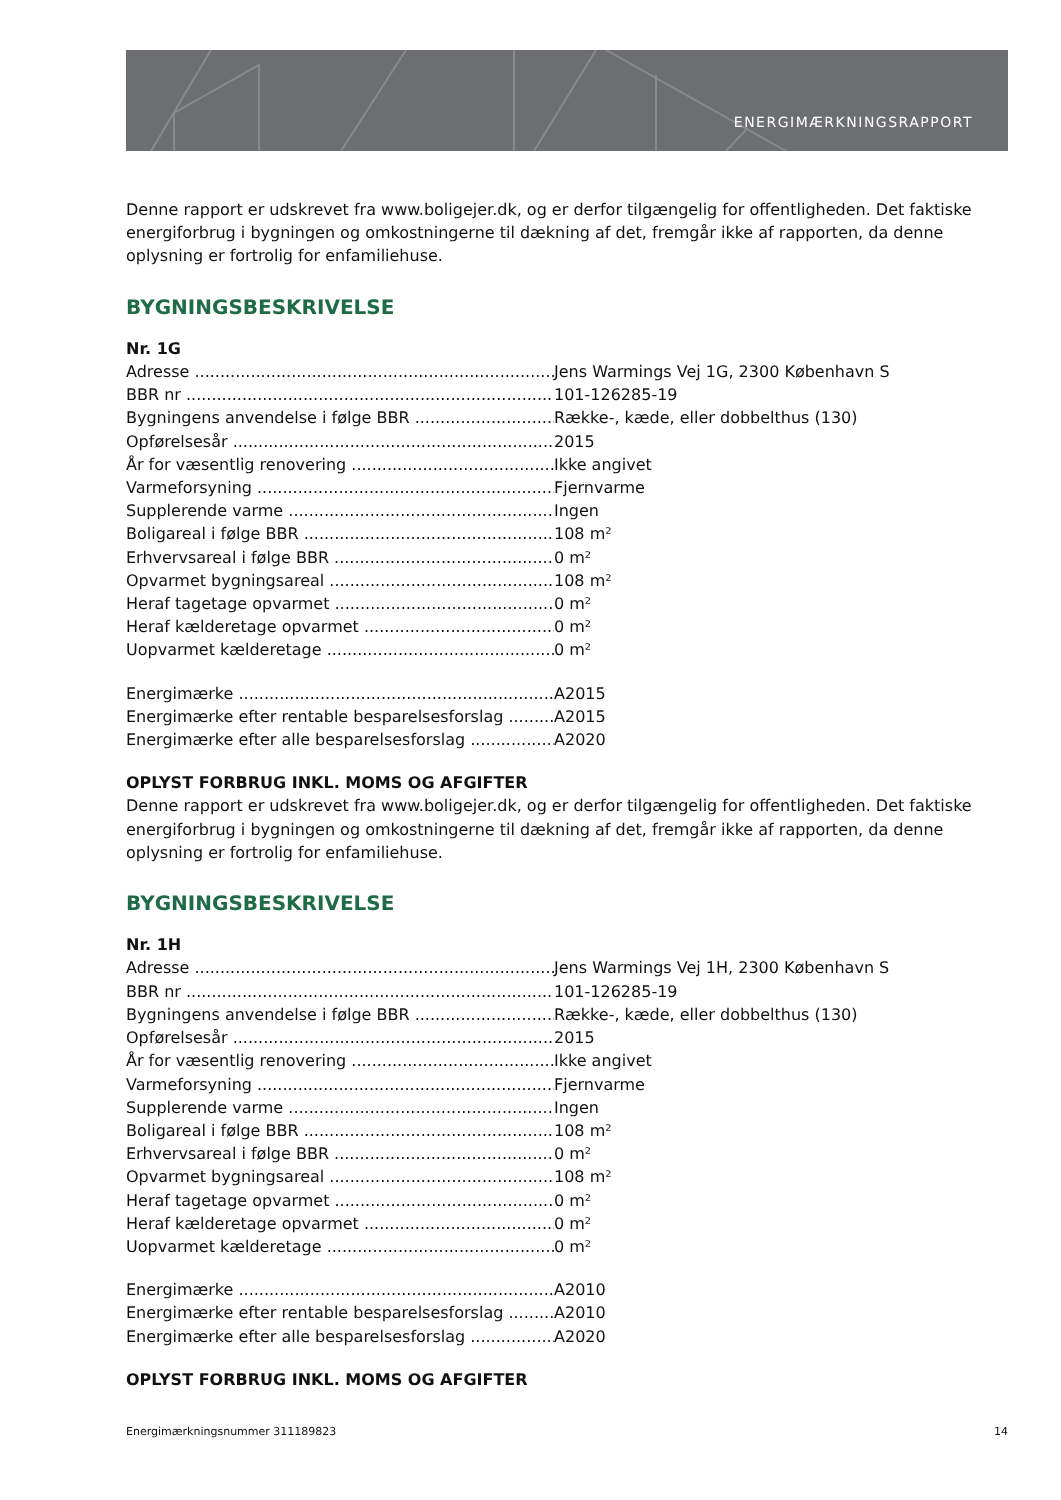ENERGIMÆRKNINGSRAPPORT
Denne rapport er udskrevet fra www.boligejer.dk, og er derfor tilgængelig for offentligheden. Det faktiske energiforbrug i bygningen og omkostningerne til dækning af det, fremgår ikke af rapporten, da denne oplysning er fortrolig for enfamiliehuse.
BYGNINGSBESKRIVELSE
Nr. 1G
Adresse Jens Warmings Vej 1G, 2300 København S
BBR nr 101-126285-19
Bygningens anvendelse i følge BBR Række-, kæde, eller dobbelthus (130)
Opførelsesår 2015
År for væsentlig renovering Ikke angivet
Varmeforsyning Fjernvarme
Supplerende varme Ingen
Boligareal i følge BBR 108 m²
Erhvervsareal i følge BBR 0 m²
Opvarmet bygningsareal 108 m²
Heraf tagetage opvarmet 0 m²
Heraf kælderetage opvarmet 0 m²
Uopvarmet kælderetage 0 m²
Energimærke A2015
Energimærke efter rentable besparelsesforslag A2015
Energimærke efter alle besparelsesforslag A2020
OPLYST FORBRUG INKL. MOMS OG AFGIFTER
Denne rapport er udskrevet fra www.boligejer.dk, og er derfor tilgængelig for offentligheden. Det faktiske energiforbrug i bygningen og omkostningerne til dækning af det, fremgår ikke af rapporten, da denne oplysning er fortrolig for enfamiliehuse.
BYGNINGSBESKRIVELSE
Nr. 1H
Adresse Jens Warmings Vej 1H, 2300 København S
BBR nr 101-126285-19
Bygningens anvendelse i følge BBR Række-, kæde, eller dobbelthus (130)
Opførelsesår 2015
År for væsentlig renovering Ikke angivet
Varmeforsyning Fjernvarme
Supplerende varme Ingen
Boligareal i følge BBR 108 m²
Erhvervsareal i følge BBR 0 m²
Opvarmet bygningsareal 108 m²
Heraf tagetage opvarmet 0 m²
Heraf kælderetage opvarmet 0 m²
Uopvarmet kælderetage 0 m²
Energimærke A2010
Energimærke efter rentable besparelsesforslag A2010
Energimærke efter alle besparelsesforslag A2020
OPLYST FORBRUG INKL. MOMS OG AFGIFTER
Energimærkningsnummer 311189823 14